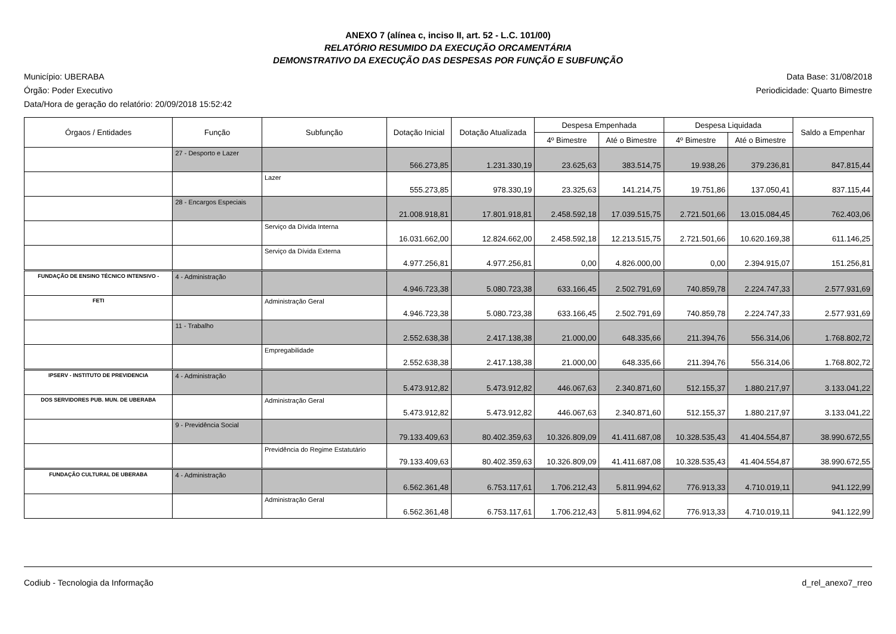ANEXO 7 (alínea c, inciso II, art. 52 - L.C. 101/00)
RELATÓRIO RESUMIDO DA EXECUÇÃO ORCAMENTÁRIA
DEMONSTRATIVO DA EXECUÇÃO DAS DESPESAS POR FUNÇÃO E SUBFUNÇÃO
Município: UBERABA
Órgão: Poder Executivo
Data/Hora de geração do relatório: 20/09/2018 15:52:42
Data Base: 31/08/2018
Periodicidade: Quarto Bimestre
| Órgaos / Entidades | Função | Subfunção | Dotação Inicial | Dotação Atualizada | Despesa Empenhada | | Despesa Liquidada | | Saldo a Empenhar |
| --- | --- | --- | --- | --- | --- | --- | --- | --- | --- |
| | | | | | 4º Bimestre | Até o Bimestre | 4º Bimestre | Até o Bimestre | |
| | 27 - Desporto e Lazer | | 566.273,85 | 1.231.330,19 | 23.625,63 | 383.514,75 | 19.938,26 | 379.236,81 | 847.815,44 |
| | | Lazer | 555.273,85 | 978.330,19 | 23.325,63 | 141.214,75 | 19.751,86 | 137.050,41 | 837.115,44 |
| | 28 - Encargos Especiais | | 21.008.918,81 | 17.801.918,81 | 2.458.592,18 | 17.039.515,75 | 2.721.501,66 | 13.015.084,45 | 762.403,06 |
| | | Serviço da Dívida Interna | 16.031.662,00 | 12.824.662,00 | 2.458.592,18 | 12.213.515,75 | 2.721.501,66 | 10.620.169,38 | 611.146,25 |
| | | Serviço da Dívida Externa | 4.977.256,81 | 4.977.256,81 | 0,00 | 4.826.000,00 | 0,00 | 2.394.915,07 | 151.256,81 |
| FUNDAÇÃO DE ENSINO TÉCNICO INTENSIVO - | 4 - Administração | | 4.946.723,38 | 5.080.723,38 | 633.166,45 | 2.502.791,69 | 740.859,78 | 2.224.747,33 | 2.577.931,69 |
| FETI | | Administração Geral | 4.946.723,38 | 5.080.723,38 | 633.166,45 | 2.502.791,69 | 740.859,78 | 2.224.747,33 | 2.577.931,69 |
| | 11 - Trabalho | | 2.552.638,38 | 2.417.138,38 | 21.000,00 | 648.335,66 | 211.394,76 | 556.314,06 | 1.768.802,72 |
| | | Empregabilidade | 2.552.638,38 | 2.417.138,38 | 21.000,00 | 648.335,66 | 211.394,76 | 556.314,06 | 1.768.802,72 |
| IPSERV - INSTITUTO DE PREVIDENCIA | 4 - Administração | | 5.473.912,82 | 5.473.912,82 | 446.067,63 | 2.340.871,60 | 512.155,37 | 1.880.217,97 | 3.133.041,22 |
| DOS SERVIDORES PUB. MUN. DE UBERABA | | Administração Geral | 5.473.912,82 | 5.473.912,82 | 446.067,63 | 2.340.871,60 | 512.155,37 | 1.880.217,97 | 3.133.041,22 |
| | 9 - Previdência Social | | 79.133.409,63 | 80.402.359,63 | 10.326.809,09 | 41.411.687,08 | 10.328.535,43 | 41.404.554,87 | 38.990.672,55 |
| | | Previdência do Regime Estatutário | 79.133.409,63 | 80.402.359,63 | 10.326.809,09 | 41.411.687,08 | 10.328.535,43 | 41.404.554,87 | 38.990.672,55 |
| FUNDAÇÃO CULTURAL DE UBERABA | 4 - Administração | | 6.562.361,48 | 6.753.117,61 | 1.706.212,43 | 5.811.994,62 | 776.913,33 | 4.710.019,11 | 941.122,99 |
| | | Administração Geral | 6.562.361,48 | 6.753.117,61 | 1.706.212,43 | 5.811.994,62 | 776.913,33 | 4.710.019,11 | 941.122,99 |
Codiub - Tecnologia da Informação d_rel_anexo7_rreo